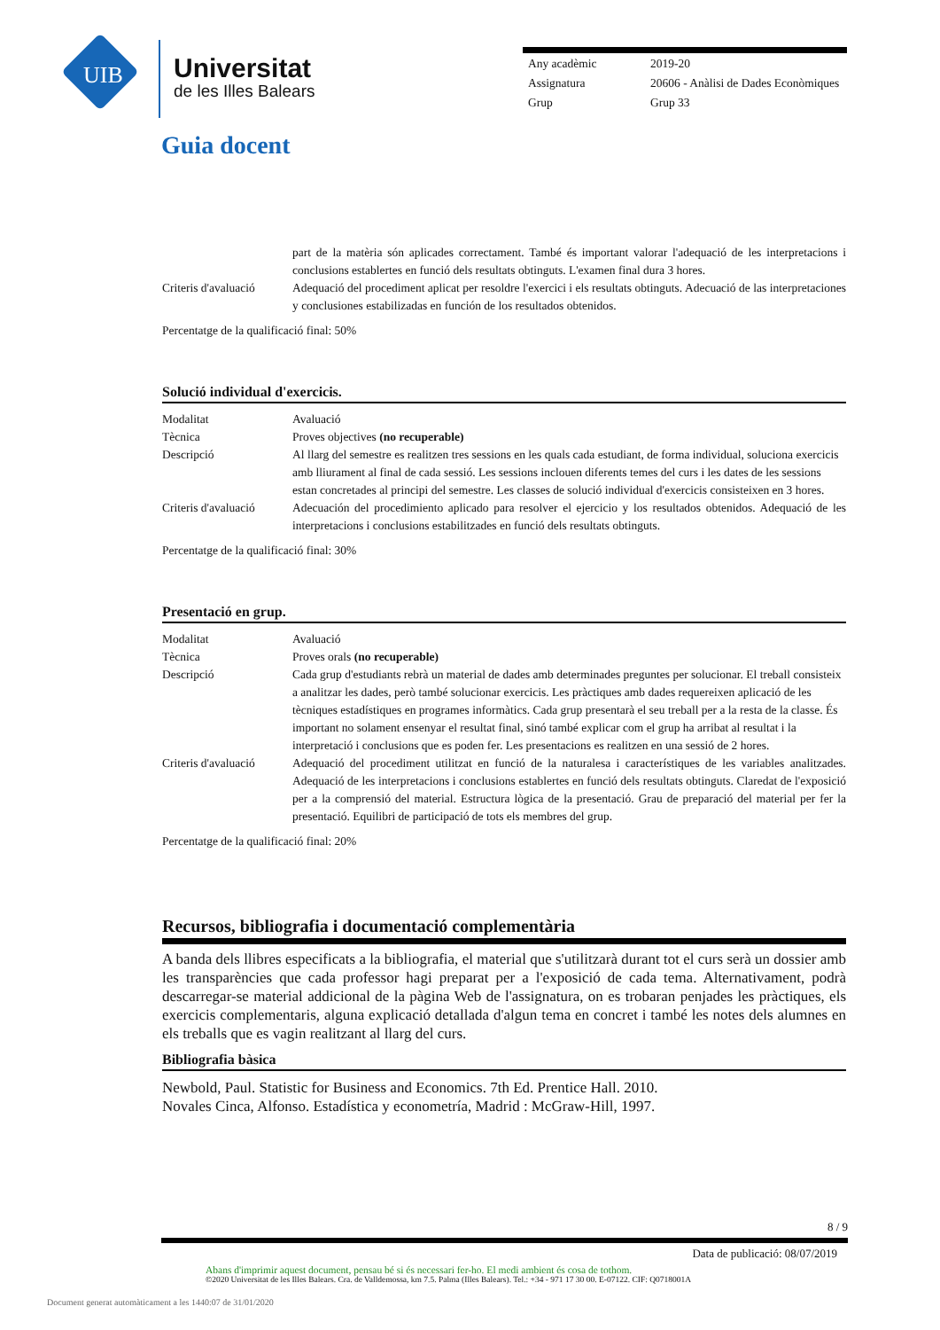UIB
Universitat
de les Illes Balears
| Any acadèmic | 2019-20 |
| Assignatura | 20606 - Anàlisi de Dades Econòmiques |
| Grup | Grup 33 |
Guia docent
| | part de la matèria són aplicades correctament. També és important valorar l'adequació de les interpretacions i conclusions establertes en funció dels resultats obtinguts. L'examen final dura 3 hores. |
| Criteris d'avaluació | Adequació del procediment aplicat per resoldre l'exercici i els resultats obtinguts. Adecuació de las interpretaciones y conclusiones estabilizadas en función de los resultados obtenidos. |
Percentatge de la qualificació final: 50%
Solució individual d'exercicis.
| Modalitat | Avaluació |
| Tècnica | Proves objectives (no recuperable) |
| Descripció | Al llarg del semestre es realitzen tres sessions en les quals cada estudiant, de forma individual, soluciona exercicis amb lliurament al final de cada sessió. Les sessions inclouen diferents temes del curs i les dates de les sessions estan concretades al principi del semestre. Les classes de solució individual d'exercicis consisteixen en 3 hores. |
| Criteris d'avaluació | Adecuación del procedimiento aplicado para resolver el ejercicio y los resultados obtenidos. Adequació de les interpretacions i conclusions estabilitzades en funció dels resultats obtinguts. |
Percentatge de la qualificació final: 30%
Presentació en grup.
| Modalitat | Avaluació |
| Tècnica | Proves orals (no recuperable) |
| Descripció | Cada grup d'estudiants rebrà un material de dades amb determinades preguntes per solucionar. El treball consisteix a analitzar les dades, però també solucionar exercicis. Les pràctiques amb dades requereixen aplicació de les tècniques estadístiques en programes informàtics. Cada grup presentarà el seu treball per a la resta de la classe. És important no solament ensenyar el resultat final, sinó també explicar com el grup ha arribat al resultat i la interpretació i conclusions que es poden fer. Les presentacions es realitzen en una sessió de 2 hores. |
| Criteris d'avaluació | Adequació del procediment utilitzat en funció de la naturalesa i característiques de les variables analitzades. Adequació de les interpretacions i conclusions establertes en funció dels resultats obtinguts. Claredat de l'exposició per a la comprensió del material. Estructura lògica de la presentació. Grau de preparació del material per fer la presentació. Equilibri de participació de tots els membres del grup. |
Percentatge de la qualificació final: 20%
Recursos, bibliografia i documentació complementària
A banda dels llibres especificats a la bibliografia, el material que s'utilitzarà durant tot el curs serà un dossier amb les transparències que cada professor hagi preparat per a l'exposició de cada tema. Alternativament, podrà descarregar-se material addicional de la pàgina Web de l'assignatura, on es trobaran penjades les pràctiques, els exercicis complementaris, alguna explicació detallada d'algun tema en concret i també les notes dels alumnes en els treballs que es vagin realitzant al llarg del curs.
Bibliografia bàsica
Newbold, Paul. Statistic for Business and Economics. 7th Ed. Prentice Hall. 2010.
Novales Cinca, Alfonso. Estadística y econometría, Madrid : McGraw-Hill, 1997.
8 / 9
Data de publicació: 08/07/2019
Abans d'imprimir aquest document, pensau bé si és necessari fer-ho. El medi ambient és cosa de tothom.
©2020 Universitat de les Illes Balears. Cra. de Valldemossa, km 7.5. Palma (Illes Balears). Tel.: +34 - 971 17 30 00. E-07122. CIF: Q0718001A
Document generat automàticament a les 1440:07 de 31/01/2020